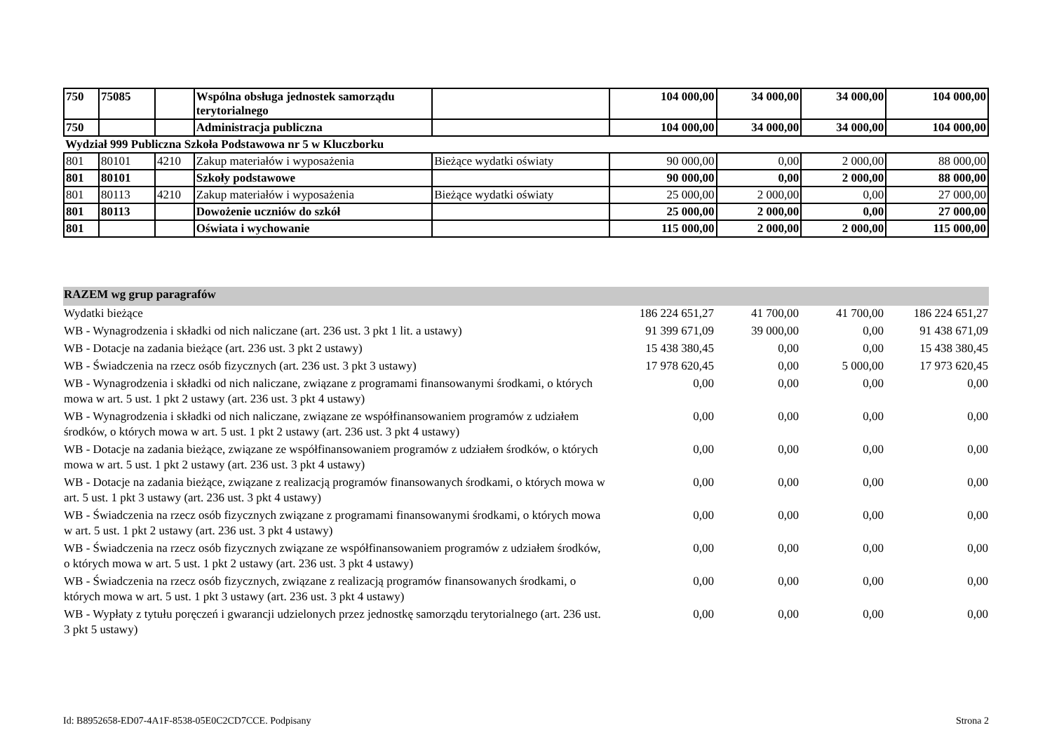| 750 | 75085 | | Wspólna obsługa jednostek samorządu terytorialnego | | 104 000,00 | 34 000,00 | 34 000,00 | 104 000,00 |
| 750 | | | Administracja publiczna | | 104 000,00 | 34 000,00 | 34 000,00 | 104 000,00 |
| Wydział 999 Publiczna Szkoła Podstawowa nr 5 w Kluczborku | | | | | | | | |
| 801 | 80101 | 4210 | Zakup materiałów i wyposażenia | Bieżące wydatki oświaty | 90 000,00 | 0,00 | 2 000,00 | 88 000,00 |
| 801 | 80101 | | Szkoły podstawowe | | 90 000,00 | 0,00 | 2 000,00 | 88 000,00 |
| 801 | 80113 | 4210 | Zakup materiałów i wyposażenia | Bieżące wydatki oświaty | 25 000,00 | 2 000,00 | 0,00 | 27 000,00 |
| 801 | 80113 | | Dowożenie uczniów do szkół | | 25 000,00 | 2 000,00 | 0,00 | 27 000,00 |
| 801 | | | Oświata i wychowanie | | 115 000,00 | 2 000,00 | 2 000,00 | 115 000,00 |
| RAZEM wg grup paragrafów | | | | |
| Wydatki bieżące | 186 224 651,27 | 41 700,00 | 41 700,00 | 186 224 651,27 |
| WB - Wynagrodzenia i składki od nich naliczane (art. 236 ust. 3 pkt 1 lit. a ustawy) | 91 399 671,09 | 39 000,00 | 0,00 | 91 438 671,09 |
| WB - Dotacje na zadania bieżące (art. 236 ust. 3 pkt 2 ustawy) | 15 438 380,45 | 0,00 | 0,00 | 15 438 380,45 |
| WB - Świadczenia na rzecz osób fizycznych (art. 236 ust. 3 pkt 3 ustawy) | 17 978 620,45 | 0,00 | 5 000,00 | 17 973 620,45 |
| WB - Wynagrodzenia i składki od nich naliczane, związane z programami finansowanymi środkami, o których mowa w art. 5 ust. 1 pkt 2 ustawy (art. 236 ust. 3 pkt 4 ustawy) | 0,00 | 0,00 | 0,00 | 0,00 |
| WB - Wynagrodzenia i składki od nich naliczane, związane ze współfinansowaniem programów z udziałem środków, o których mowa w art. 5 ust. 1 pkt 2 ustawy (art. 236 ust. 3 pkt 4 ustawy) | 0,00 | 0,00 | 0,00 | 0,00 |
| WB - Dotacje na zadania bieżące, związane ze współfinansowaniem programów z udziałem środków, o których mowa w art. 5 ust. 1 pkt 2 ustawy (art. 236 ust. 3 pkt 4 ustawy) | 0,00 | 0,00 | 0,00 | 0,00 |
| WB - Dotacje na zadania bieżące, związane z realizacją programów finansowanych środkami, o których mowa w art. 5 ust. 1 pkt 3 ustawy (art. 236 ust. 3 pkt 4 ustawy) | 0,00 | 0,00 | 0,00 | 0,00 |
| WB - Świadczenia na rzecz osób fizycznych związane z programami finansowanymi środkami, o których mowa w art. 5 ust. 1 pkt 2 ustawy (art. 236 ust. 3 pkt 4 ustawy) | 0,00 | 0,00 | 0,00 | 0,00 |
| WB - Świadczenia na rzecz osób fizycznych związane ze współfinansowaniem programów z udziałem środków, o których mowa w art. 5 ust. 1 pkt 2 ustawy (art. 236 ust. 3 pkt 4 ustawy) | 0,00 | 0,00 | 0,00 | 0,00 |
| WB - Świadczenia na rzecz osób fizycznych, związane z realizacją programów finansowanych środkami, o których mowa w art. 5 ust. 1 pkt 3 ustawy (art. 236 ust. 3 pkt 4 ustawy) | 0,00 | 0,00 | 0,00 | 0,00 |
| WB - Wypłaty z tytułu poręczeń i gwarancji udzielonych przez jednostkę samorządu terytorialnego (art. 236 ust. 3 pkt 5 ustawy) | 0,00 | 0,00 | 0,00 | 0,00 |
Id: B8952658-ED07-4A1F-8538-05E0C2CD7CCE. Podpisany Strona 2